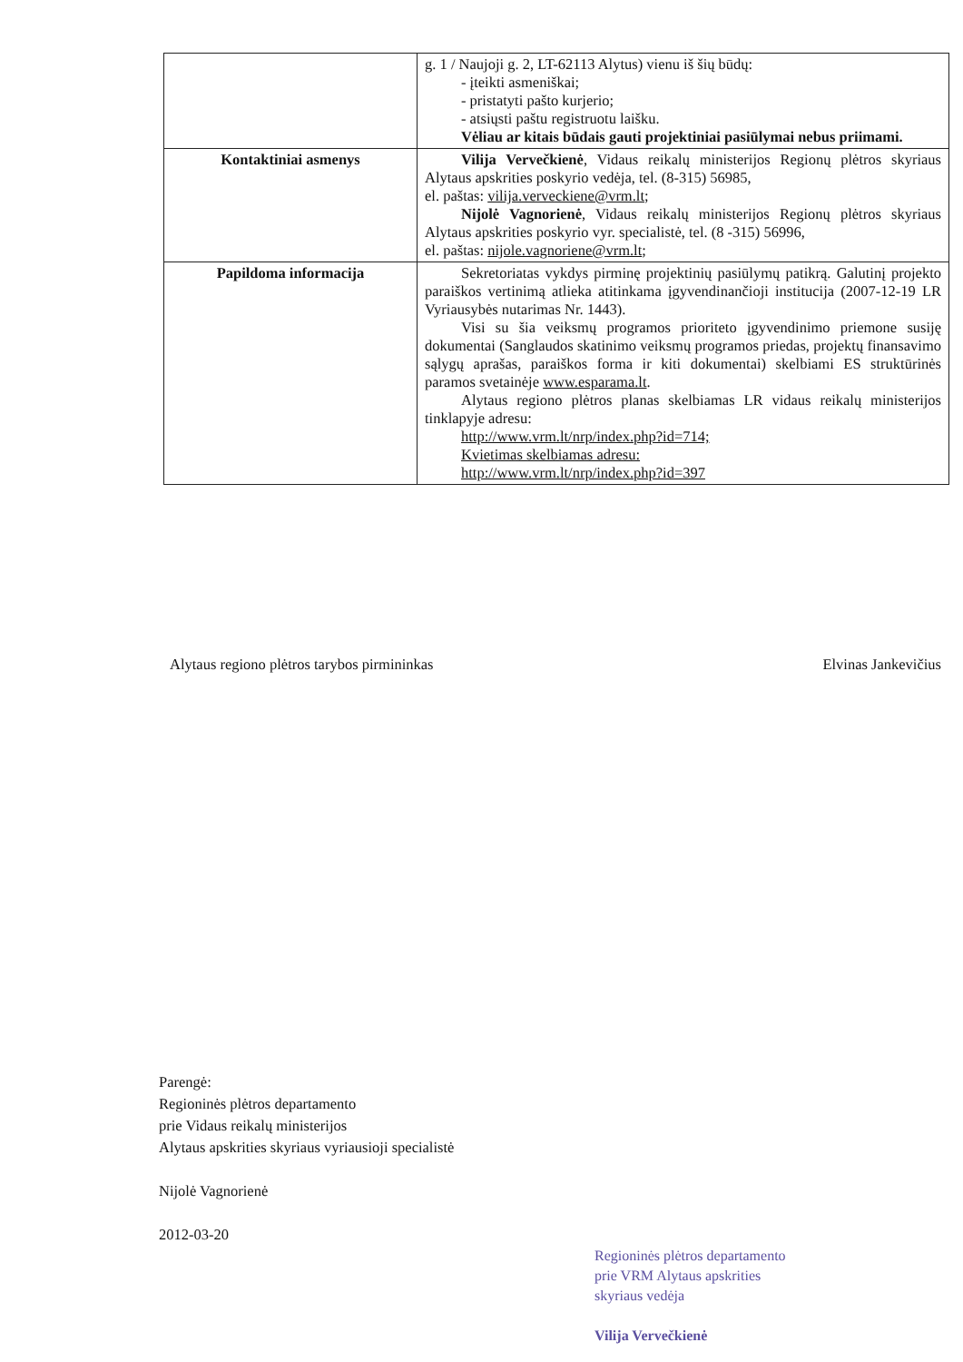| | g. 1 / Naujoji g. 2, LT-62113 Alytus) vienu iš šių būdų: - įteikti asmeniškai; - pristatyti pašto kurjerio; - atsiųsti paštu registruotu laišku. Vėliau ar kitais būdais gauti projektiniai pasiūlymai nebus priimami. |
| Kontaktiniai asmenys | Vilija Vervečkienė , Vidaus reikalų ministerijos Regionų plėtros skyriaus Alytaus apskrities poskyrio vedėja, tel. (8-315) 56985, el. paštas: vilija.verveckiene@vrm.lt ; Nijolė Vagnorienė , Vidaus reikalų ministerijos Regionų plėtros skyriaus Alytaus apskrities poskyrio vyr. specialistė, tel. (8 -315) 56996, el. paštas: nijole.vagnoriene@vrm.lt ; |
| Papildoma informacija | Sekretoriatas vykdys pirminę projektinių pasiūlymų patikrą. Galutinį projekto paraiškos vertinimą atlieka atitinkama įgyvendinančioji institucija (2007-12-19 LR Vyriausybės nutarimas Nr. 1443). Visi su šia veiksmų programos prioriteto įgyvendinimo priemone susiję dokumentai (Sanglaudos skatinimo veiksmų programos priedas, projektų finansavimo sąlygų aprašas, paraiškos forma ir kiti dokumentai) skelbiami ES struktūrinės paramos svetainėje www.esparama.lt . Alytaus regiono plėtros planas skelbiamas LR vidaus reikalų ministerijos tinklapyje adresu: http://www.vrm.lt/nrp/index.php?id=714; Kvietimas skelbiamas adresu: http://www.vrm.lt/nrp/index.php?id=397 |
Alytaus regiono plėtros tarybos pirmininkas Elvinas Jankevičius
Parengė:
Regioninės plėtros departamento
prie Vidaus reikalų ministerijos
Alytaus apskrities skyriaus vyriausioji specialistė
Nijolė Vagnorienė
2012-03-20
Regioninės plėtros departamento
prie VRM Alytaus apskrities
skyriaus vedėja
Vilija Vervečkienė